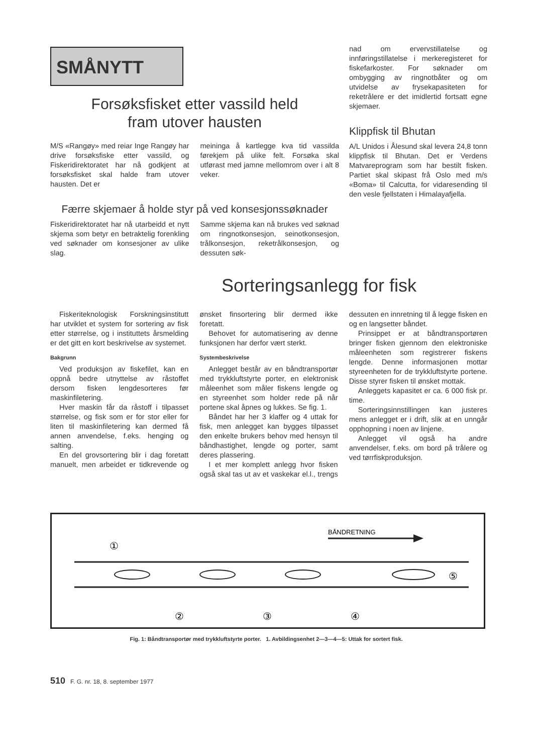SMÅNYTT
Forsøksfisket etter vassild held
fram utover hausten
M/S «Rangøy» med reiar Inge Rangøy har drive forsøksfiske etter vassild, og Fiskeridirektoratet har nå godkjent at forsøksfisket skal halde fram utover hausten. Det er
meininga å kartlegge kva tid vassilda førekjem på ulike felt. Forsøka skal utførast med jamne mellomrom over i alt 8 veker.
Færre skjemaer å holde styr på ved konsesjonssøknader
Fiskeridirektoratet har nå utarbeidd et nytt skjema som betyr en betraktelig forenkling ved søknader om konsesjoner av ulike slag.
Samme skjema kan nå brukes ved søknad om ringnotkonsesjon, seinotkonsesjon, trålkonsesjon, reketrålkonsesjon, og dessuten søk-
nad om ervervstillatelse og innføringstillatelse i merkeregisteret for fiskefarkoster. For søknader om ombygging av ringnotbåter og om utvidelse av frysekapasiteten for reketrålere er det imidlertid fortsatt egne skjemaer.
Klippfisk til Bhutan
A/L Unidos i Ålesund skal levera 24,8 tonn klippfisk til Bhutan. Det er Verdens Matvareprogram som har bestilt fisken. Partiet skal skipast frå Oslo med m/s «Boma» til Calcutta, for vidaresending til den vesle fjellstaten i Himalayafjella.
Sorteringsanlegg for fisk
Fiskeriteknologisk Forskningsinstitutt har utviklet et system for sortering av fisk etter størrelse, og i instituttets årsmelding er det gitt en kort beskrivelse av systemet.
Bakgrunn
Ved produksjon av fiskefilet, kan en oppnå bedre utnyttelse av råstoffet dersom fisken lengdesorteres før maskinfiletering.
Hver maskin får da råstoff i tilpasset størrelse, og fisk som er for stor eller for liten til maskinfiletering kan dermed få annen anvendelse, f.eks. henging og salting.
En del grovsortering blir i dag foretatt manuelt, men arbeidet er tidkrevende og ønsket finsortering blir dermed ikke foretatt.
Behovet for automatisering av denne funksjonen har derfor vært sterkt.
Systembeskrivelse
Anlegget består av en båndtransportør med trykkluftstyrte porter, en elektronisk måleenhet som måler fiskens lengde og en styreenhet som holder rede på når portene skal åpnes og lukkes. Se fig. 1.
Båndet har her 3 klaffer og 4 uttak for fisk, men anlegget kan bygges tilpasset den enkelte brukers behov med hensyn til båndhastighet, lengde og porter, samt deres plassering.
I et mer komplett anlegg hvor fisken også skal tas ut av et vaskekar el.l., trengs dessuten en innretning til å legge fisken en og en langsetter båndet.
Prinsippet er at båndtransportøren bringer fisken gjennom den elektroniske måleenheten som registrerer fiskens lengde. Denne informasjonen mottar styreenheten for de trykkluftstyrte portene. Disse styrer fisken til ønsket mottak.
Anleggets kapasitet er ca. 6 000 fisk pr. time.
Sorteringsinnstillingen kan justeres mens anlegget er i drift, slik at en unngår opphopning i noen av linjene.
Anlegget vil også ha andre anvendelser, f.eks. om bord på trålere og ved tørrfiskproduksjon.
BÅNDRETNING
①
②
③
④
⑤
Fig. 1: Båndtransportør med trykkluftstyrte porter. 1. Avbildingsenhet 2—3—4—5: Uttak for sortert fisk.
510 F. G. nr. 18, 8. september 1977